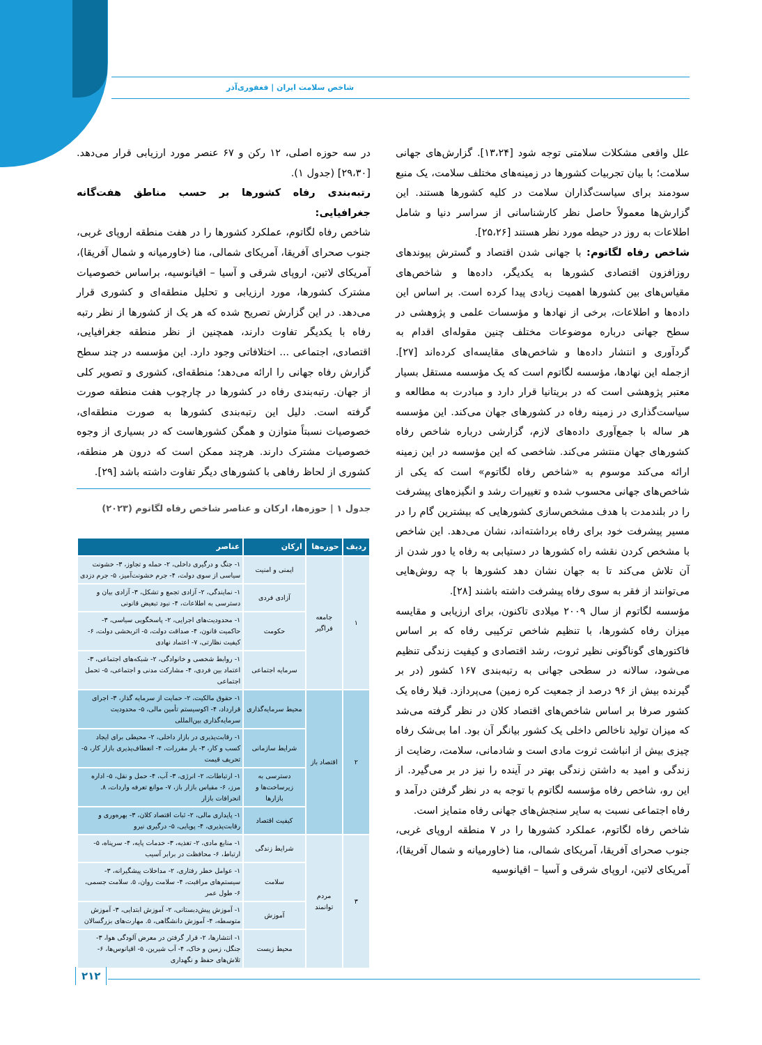شاخص سلامت ایران | فغفوری‌آذر
علل واقعی مشکلات سلامتی توجه شود [۱۳،۲۴]. گزارش‌های جهانی سلامت؛ با بیان تجربیات کشورها در زمینه‌های مختلف سلامت، یک منبع سودمند برای سیاست‌گذاران سلامت در کلیه کشورها هستند. این گزارش‌ها معمولاً حاصل نظر کارشناسانی از سراسر دنیا و شامل اطلاعات به روز در حیطه مورد نظر هستند [۲۵،۲۶].
شاخص رفاه لگاتوم: با جهانی شدن اقتصاد و گسترش پیوندهای روزافزون اقتصادی کشورها به یکدیگر، داده‌ها و شاخص‌های مقیاس‌های بین کشورها اهمیت زیادی پیدا کرده است. بر اساس این داده‌ها و اطلاعات، برخی از نهادها و مؤسسات علمی و پژوهشی در سطح جهانی درباره موضوعات مختلف چنین مقوله‌ای اقدام به گردآوری و انتشار داده‌ها و شاخص‌های مقایسه‌ای کرده‌اند [۲۷]. ازجمله این نهادها، مؤسسه لگاتوم است که یک مؤسسه مستقل بسیار معتبر پژوهشی است که در بریتانیا قرار دارد و مبادرت به مطالعه و سیاست‌گذاری در زمینه رفاه در کشورهای جهان می‌کند. این مؤسسه هر ساله با جمع‌آوری داده‌های لازم، گزارشی درباره شاخص رفاه کشورهای جهان منتشر می‌کند. شاخصی که این مؤسسه در این زمینه ارائه می‌کند موسوم به «شاخص رفاه لگاتوم» است که یکی از شاخص‌های جهانی محسوب شده و تغییرات رشد و انگیزه‌های پیشرفت را در بلندمدت با هدف مشخص‌سازی کشورهایی که بیشترین گام را در مسیر پیشرفت خود برای رفاه برداشته‌اند، نشان می‌دهد. این شاخص با مشخص کردن نقشه راه کشورها در دستیابی به رفاه یا دور شدن از آن تلاش می‌کند تا به جهان نشان دهد کشورها با چه روش‌هایی می‌توانند از فقر به سوی رفاه پیشرفت داشته باشند [۲۸].
مؤسسه لگاتوم از سال ۲۰۰۹ میلادی تاکنون، برای ارزیابی و مقایسه میزان رفاه کشورها، با تنظیم شاخص ترکیبی رفاه که بر اساس فاکتورهای گوناگونی نظیر ثروت، رشد اقتصادی و کیفیت زندگی تنظیم می‌شود، سالانه در سطحی جهانی به رتبه‌بندی ۱۶۷ کشور (در بر گیرنده بیش از ۹۶ درصد از جمعیت کره زمین) می‌پردازد. قبلا رفاه یک کشور صرفا بر اساس شاخص‌های اقتصاد کلان در نظر گرفته می‌شد که میزان تولید ناخالص داخلی یک کشور بیانگر آن بود. اما بی‌شک رفاه چیزی بیش از انباشت ثروت مادی است و شادمانی، سلامت، رضایت از زندگی و امید به داشتن زندگی بهتر در آینده را نیز در بر می‌گیرد. از این رو، شاخص رفاه مؤسسه لگاتوم با توجه به در نظر گرفتن درآمد و رفاه اجتماعی نسبت به سایر سنجش‌های جهانی رفاه متمایز است.
شاخص رفاه لگاتوم، عملکرد کشورها را در ۷ منطقه اروپای غربی، جنوب صحرای آفریقا، آمریکای شمالی، منا (خاورمیانه و شمال آفریقا)، آمریکای لاتین، اروپای شرقی و آسیا – اقیانوسیه
در سه حوزه اصلی، ۱۲ رکن و ۶۷ عنصر مورد ارزیابی قرار می‌دهد. [۲۹،۳۰] (جدول ۱).
رتبه‌بندی رفاه کشورها بر حسب مناطق هفت‌گانه جغرافیایی:
شاخص رفاه لگاتوم، عملکرد کشورها را در هفت منطقه اروپای غربی، جنوب صحرای آفریقا، آمریکای شمالی، منا (خاورمیانه و شمال آفریقا)، آمریکای لاتین، اروپای شرقی و آسیا – اقیانوسیه، براساس خصوصیات مشترک کشورها، مورد ارزیابی و تحلیل منطقه‌ای و کشوری قرار می‌دهد. در این گزارش تصریح شده که هر یک از کشورها از نظر رتبه رفاه با یکدیگر تفاوت دارند، همچنین از نظر منطقه جغرافیایی، اقتصادی، اجتماعی ... اختلافاتی وجود دارد. این مؤسسه در چند سطح گزارش رفاه جهانی را ارائه می‌دهد؛ منطقه‌ای، کشوری و تصویر کلی از جهان. رتبه‌بندی رفاه در کشورها در چارچوب هفت منطقه صورت گرفته است. دلیل این رتبه‌بندی کشورها به صورت منطقه‌ای، خصوصیات نسبتاً متوازن و همگن کشورهاست که در بسیاری از وجوه خصوصیات مشترک دارند. هرچند ممکن است که درون هر منطقه، کشوری از لحاظ رفاهی با کشورهای دیگر تفاوت داشته باشد [۲۹].
جدول ۱ | حوزه‌ها، ارکان و عناصر شاخص رفاه لگاتوم (۲۰۲۳)
| ردیف | حوزه‌ها | ارکان | عناصر |
| --- | --- | --- | --- |
| ۱ | جامعه فراگیر | ایمنی و امنیت | ۱- جنگ و درگیری داخلی، ۲- حمله و تجاوز، ۳- خشونت سیاسی از سوی دولت، ۴- جرم خشونت‌آمیز، ۵- جرم دزدی |
| | | آزادی فردی | ۱- نمایندگی، ۲- آزادی تجمع و تشکل، ۳- آزادی بیان و دسترسی به اطلاعات، ۴- نبود تبعیض قانونی |
| | | حکومت | ۱- محدودیت‌های اجرایی، ۲- پاسخگویی سیاسی، ۳- حاکمیت قانون، ۴- صداقت دولت، ۵- اثربخشی دولت، ۶- کیفیت نظارتی، ۷- اعتماد نهادی |
| | | سرمایه اجتماعی | ۱- روابط شخصی و خانوادگی، ۲- شبکه‌های اجتماعی، ۳- اعتماد بین فردی، ۴- مشارکت مدنی و اجتماعی، ۵- تحمل اجتماعی |
| ۲ | اقتصاد باز | محیط سرمایه‌گذاری | ۱- حقوق مالکیت، ۲- حمایت از سرمایه گذار، ۳- اجرای قرارداد، ۴- اکوسیستم تأمین مالی، ۵- محدودیت سرمایه‌گذاری بین‌المللی |
| | | شرایط سازمانی | ۱- رقابت‌پذیری در بازار داخلی، ۲- محیطی برای ایجاد کسب و کار، ۳- بار مقررات، ۴- انعطاف‌پذیری بازار کار، ۵- تحریف قیمت |
| | | دسترسی به زیرساخت‌ها و بازارها | ۱- ارتباطات، ۲- انرژی، ۳- آب، ۴- حمل و نقل، ۵- اداره مرز، ۶- مقیاس بازار باز، ۷- موانع تعرفه واردات، ۸. انحرافات بازار |
| | | کیفیت اقتصاد | ۱- پایداری مالی، ۲- ثبات اقتصاد کلان، ۳- بهره‌وری و رقابت‌پذیری، ۴- پویایی، ۵- درگیری نیرو |
| ۳ | مردم توانمند | شرایط زندگی | ۱- منابع مادی، ۲- تغذیه، ۳- خدمات پایه، ۴- سرپناه، ۵- ارتباط، ۶- محافظت در برابر آسیب |
| | | سلامت | ۱- عوامل خطر رفتاری، ۲- مداخلات پیشگیرانه، ۳- سیستم‌های مراقبت، ۴- سلامت روان، ۵. سلامت جسمی، ۶- طول عمر |
| | | آموزش | ۱- آموزش پیش‌دبستانی، ۲- آموزش ابتدایی، ۳- آموزش متوسطه، ۴- آموزش دانشگاهی، ۵. مهارت‌های بزرگسالان |
| | | محیط زیست | ۱- انتشارها، ۲- قرار گرفتن در معرض آلودگی هوا، ۳- جنگل، زمین و خاک، ۴- آب شیرین، ۵- اقیانوس‌ها، ۶- تلاش‌های حفظ و نگهداری |
۲۱۲